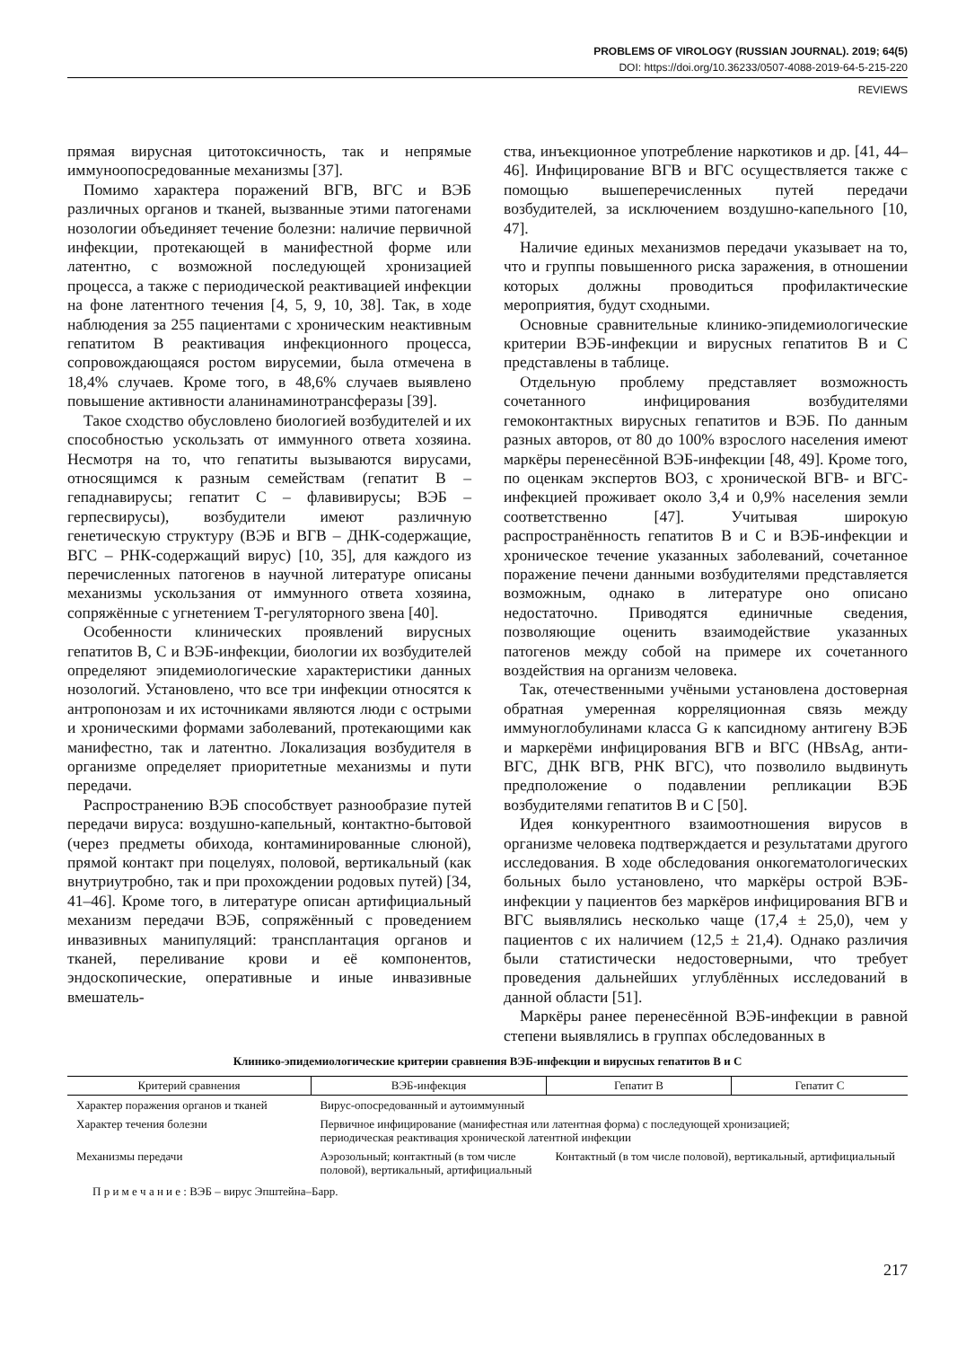PROBLEMS OF VIROLOGY (RUSSIAN JOURNAL). 2019; 64(5)
DOI: https://doi.org/10.36233/0507-4088-2019-64-5-215-220
REVIEWS
прямая вирусная цитотоксичность, так и непрямые иммуноопосредованные механизмы [37].
Помимо характера поражений ВГВ, ВГС и ВЭБ различных органов и тканей, вызванные этими патогенами нозологии объединяет течение болезни: наличие первичной инфекции, протекающей в манифестной форме или латентно, с возможной последующей хронизацией процесса, а также с периодической реактивацией инфекции на фоне латентного течения [4, 5, 9, 10, 38]. Так, в ходе наблюдения за 255 пациентами с хроническим неактивным гепатитом В реактивация инфекционного процесса, сопровождающаяся ростом вирусемии, была отмечена в 18,4% случаев. Кроме того, в 48,6% случаев выявлено повышение активности аланинаминотрансферазы [39].
Такое сходство обусловлено биологией возбудителей и их способностью ускользать от иммунного ответа хозяина. Несмотря на то, что гепатиты вызываются вирусами, относящимся к разным семействам (гепатит В – гепаднавирусы; гепатит С – флавивирусы; ВЭБ – герпесвирусы), возбудители имеют различную генетическую структуру (ВЭБ и ВГВ – ДНК-содержащие, ВГС – РНК-содержащий вирус) [10, 35], для каждого из перечисленных патогенов в научной литературе описаны механизмы ускользания от иммунного ответа хозяина, сопряжённые с угнетением Т-регуляторного звена [40].
Особенности клинических проявлений вирусных гепатитов В, С и ВЭБ-инфекции, биологии их возбудителей определяют эпидемиологические характеристики данных нозологий. Установлено, что все три инфекции относятся к антропонозам и их источниками являются люди с острыми и хроническими формами заболеваний, протекающими как манифестно, так и латентно. Локализация возбудителя в организме определяет приоритетные механизмы и пути передачи.
Распространению ВЭБ способствует разнообразие путей передачи вируса: воздушно-капельный, контактно-бытовой (через предметы обихода, контаминированные слюной), прямой контакт при поцелуях, половой, вертикальный (как внутриутробно, так и при прохождении родовых путей) [34, 41–46]. Кроме того, в литературе описан артифициальный механизм передачи ВЭБ, сопряжённый с проведением инвазивных манипуляций: трансплантация органов и тканей, переливание крови и её компонентов, эндоскопические, оперативные и иные инвазивные вмешатель-
ства, инъекционное употребление наркотиков и др. [41, 44–46]. Инфицирование ВГВ и ВГС осуществляется также с помощью вышеперечисленных путей передачи возбудителей, за исключением воздушно-капельного [10, 47].
Наличие единых механизмов передачи указывает на то, что и группы повышенного риска заражения, в отношении которых должны проводиться профилактические мероприятия, будут сходными.
Основные сравнительные клинико-эпидемиологические критерии ВЭБ-инфекции и вирусных гепатитов В и С представлены в таблице.
Отдельную проблему представляет возможность сочетанного инфицирования возбудителями гемоконтактных вирусных гепатитов и ВЭБ. По данным разных авторов, от 80 до 100% взрослого населения имеют маркёры перенесённой ВЭБ-инфекции [48, 49]. Кроме того, по оценкам экспертов ВОЗ, с хронической ВГВ- и ВГС-инфекцией проживает около 3,4 и 0,9% населения земли соответственно [47]. Учитывая широкую распространённость гепатитов В и С и ВЭБ-инфекции и хроническое течение указанных заболеваний, сочетанное поражение печени данными возбудителями представляется возможным, однако в литературе оно описано недостаточно. Приводятся единичные сведения, позволяющие оценить взаимодействие указанных патогенов между собой на примере их сочетанного воздействия на организм человека.
Так, отечественными учёными установлена достоверная обратная умеренная корреляционная связь между иммуноглобулинами класса G к капсидному антигену ВЭБ и маркерёми инфицирования ВГВ и ВГС (HBsAg, анти-ВГС, ДНК ВГВ, РНК ВГС), что позволило выдвинуть предположение о подавлении репликации ВЭБ возбудителями гепатитов В и С [50].
Идея конкурентного взаимоотношения вирусов в организме человека подтверждается и результатами другого исследования. В ходе обследования онкогематологических больных было установлено, что маркёры острой ВЭБ-инфекции у пациентов без маркёров инфицирования ВГВ и ВГС выявлялись несколько чаще (17,4 ± 25,0), чем у пациентов с их наличием (12,5 ± 21,4). Однако различия были статистически недостоверными, что требует проведения дальнейших углублённых исследований в данной области [51].
Маркёры ранее перенесённой ВЭБ-инфекции в равной степени выявлялись в группах обследованных в
Клинико-эпидемиологические критерии сравнения ВЭБ-инфекции и вирусных гепатитов В и С
| Критерий сравнения | ВЭБ-инфекция | Гепатит В | Гепатит С |
| --- | --- | --- | --- |
| Характер поражения органов и тканей | Вирус-опосредованный и аутоиммунный | | |
| Характер течения болезни | Первичное инфицирование (манифестная или латентная форма) с последующей хронизацией; периодическая реактивация хронической латентной инфекции | | |
| Механизмы передачи | Аэрозольный; контактный (в том числе половой), вертикальный, артифициальный | Контактный (в том числе половой), вертикальный, артифициальный | |
П р и м е ч а н и е : ВЭБ – вирус Эпштейна–Барр.
217